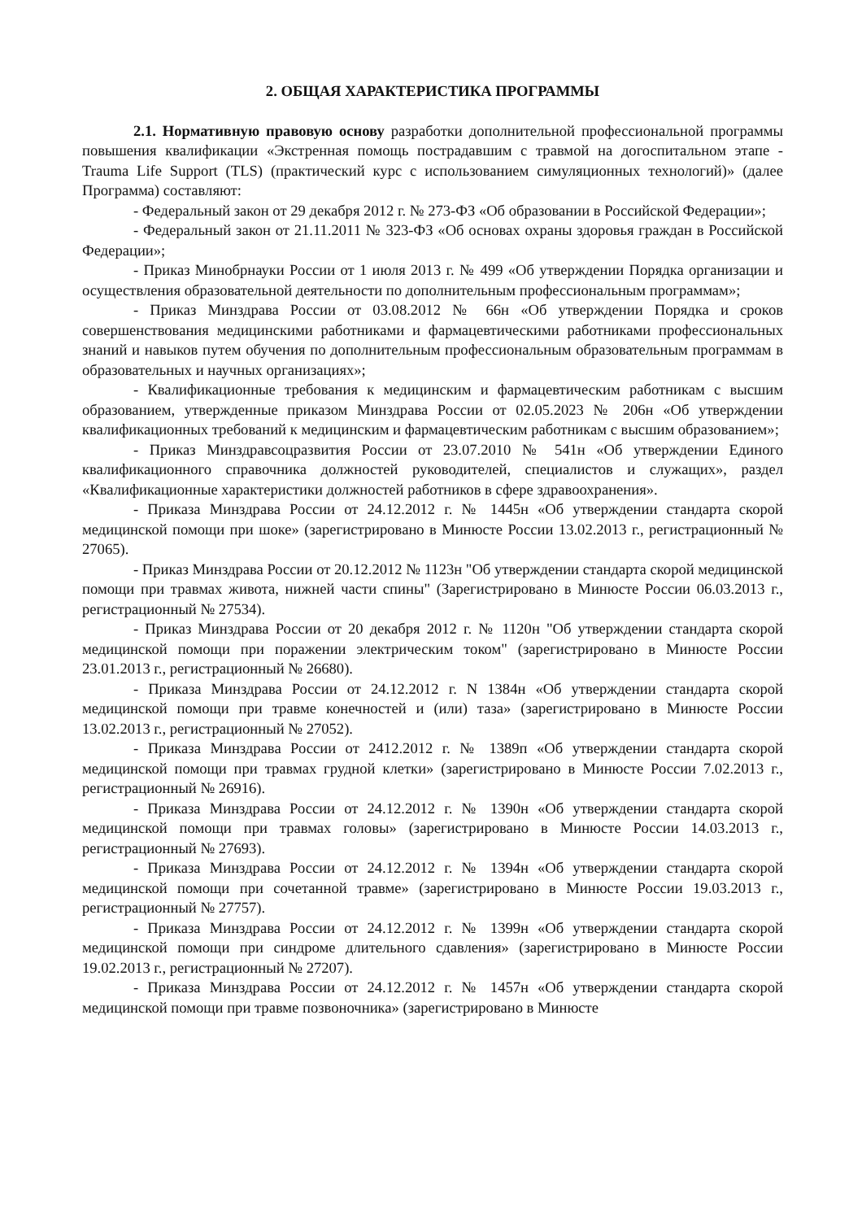2. ОБЩАЯ ХАРАКТЕРИСТИКА ПРОГРАММЫ
2.1. Нормативную правовую основу разработки дополнительной профессиональной программы повышения квалификации «Экстренная помощь пострадавшим с травмой на догоспитальном этапе - Trauma Life Support (TLS) (практический курс с использованием симуляционных технологий)» (далее Программа) составляют:
- Федеральный закон от 29 декабря 2012 г. № 273-ФЗ «Об образовании в Российской Федерации»;
- Федеральный закон от 21.11.2011 № 323-ФЗ «Об основах охраны здоровья граждан в Российской Федерации»;
- Приказ Минобрнауки России от 1 июля 2013 г. № 499 «Об утверждении Порядка организации и осуществления образовательной деятельности по дополнительным профессиональным программам»;
- Приказ Минздрава России от 03.08.2012 № 66н «Об утверждении Порядка и сроков совершенствования медицинскими работниками и фармацевтическими работниками профессиональных знаний и навыков путем обучения по дополнительным профессиональным образовательным программам в образовательных и научных организациях»;
- Квалификационные требования к медицинским и фармацевтическим работникам с высшим образованием, утвержденные приказом Минздрава России от 02.05.2023 № 206н «Об утверждении квалификационных требований к медицинским и фармацевтическим работникам с высшим образованием»;
- Приказ Минздравсоцразвития России от 23.07.2010 № 541н «Об утверждении Единого квалификационного справочника должностей руководителей, специалистов и служащих», раздел «Квалификационные характеристики должностей работников в сфере здравоохранения».
- Приказа Минздрава России от 24.12.2012 г. № 1445н «Об утверждении стандарта скорой медицинской помощи при шоке» (зарегистрировано в Минюсте России 13.02.2013 г., регистрационный № 27065).
- Приказ Минздрава России от 20.12.2012 № 1123н "Об утверждении стандарта скорой медицинской помощи при травмах живота, нижней части спины" (Зарегистрировано в Минюсте России 06.03.2013 г., регистрационный № 27534).
- Приказ Минздрава России от 20 декабря 2012 г. № 1120н "Об утверждении стандарта скорой медицинской помощи при поражении электрическим током" (зарегистрировано в Минюсте России 23.01.2013 г., регистрационный № 26680).
- Приказа Минздрава России от 24.12.2012 г. N 1384н «Об утверждении стандарта скорой медицинской помощи при травме конечностей и (или) таза» (зарегистрировано в Минюсте России 13.02.2013 г., регистрационный № 27052).
- Приказа Минздрава России от 2412.2012 г. № 1389п «Об утверждении стандарта скорой медицинской помощи при травмах грудной клетки» (зарегистрировано в Минюсте России 7.02.2013 г., регистрационный № 26916).
- Приказа Минздрава России от 24.12.2012 г. № 1390н «Об утверждении стандарта скорой медицинской помощи при травмах головы» (зарегистрировано в Минюсте России 14.03.2013 г., регистрационный № 27693).
- Приказа Минздрава России от 24.12.2012 г. № 1394н «Об утверждении стандарта скорой медицинской помощи при сочетанной травме» (зарегистрировано в Минюсте России 19.03.2013 г., регистрационный № 27757).
- Приказа Минздрава России от 24.12.2012 г. № 1399н «Об утверждении стандарта скорой медицинской помощи при синдроме длительного сдавления» (зарегистрировано в Минюсте России 19.02.2013 г., регистрационный № 27207).
- Приказа Минздрава России от 24.12.2012 г. № 1457н «Об утверждении стандарта скорой медицинской помощи при травме позвоночника» (зарегистрировано в Минюсте